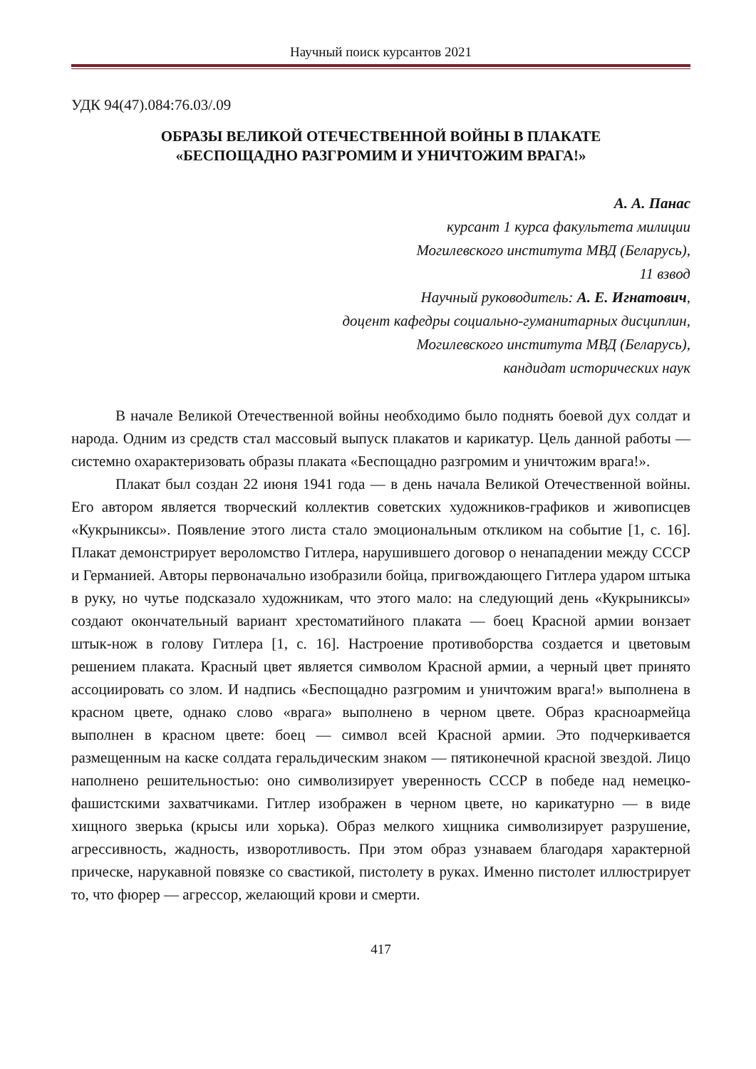Научный поиск курсантов 2021
УДК 94(47).084:76.03/.09
ОБРАЗЫ ВЕЛИКОЙ ОТЕЧЕСТВЕННОЙ ВОЙНЫ В ПЛАКАТЕ
«БЕСПОЩАДНО РАЗГРОМИМ И УНИЧТОЖИМ ВРАГА!»
А. А. Панас
курсант 1 курса факультета милиции
Могилевского института МВД (Беларусь),
11 взвод
Научный руководитель: А. Е. Игнатович,
доцент кафедры социально-гуманитарных дисциплин,
Могилевского института МВД (Беларусь),
кандидат исторических наук
В начале Великой Отечественной войны необходимо было поднять боевой дух солдат и народа. Одним из средств стал массовый выпуск плакатов и карикатур. Цель данной работы — системно охарактеризовать образы плаката «Беспощадно разгромим и уничтожим врага!».
Плакат был создан 22 июня 1941 года — в день начала Великой Отечественной войны. Его автором является творческий коллектив советских художников-графиков и живописцев «Кукрыниксы». Появление этого листа стало эмоциональным откликом на событие [1, с. 16]. Плакат демонстрирует вероломство Гитлера, нарушившего договор о ненападении между СССР и Германией. Авторы первоначально изобразили бойца, пригвождающего Гитлера ударом штыка в руку, но чутье подсказало художникам, что этого мало: на следующий день «Кукрыниксы» создают окончательный вариант хрестоматийного плаката — боец Красной армии вонзает штык-нож в голову Гитлера [1, с. 16]. Настроение противоборства создается и цветовым решением плаката. Красный цвет является символом Красной армии, а черный цвет принято ассоциировать со злом. И надпись «Беспощадно разгромим и уничтожим врага!» выполнена в красном цвете, однако слово «врага» выполнено в черном цвете. Образ красноармейца выполнен в красном цвете: боец — символ всей Красной армии. Это подчеркивается размещенным на каске солдата геральдическим знаком — пятиконечной красной звездой. Лицо наполнено решительностью: оно символизирует уверенность СССР в победе над немецко-фашистскими захватчиками. Гитлер изображен в черном цвете, но карикатурно — в виде хищного зверька (крысы или хорька). Образ мелкого хищника символизирует разрушение, агрессивность, жадность, изворотливость. При этом образ узнаваем благодаря характерной прическе, нарукавной повязке со свастикой, пистолету в руках. Именно пистолет иллюстрирует то, что фюрер — агрессор, желающий крови и смерти.
417